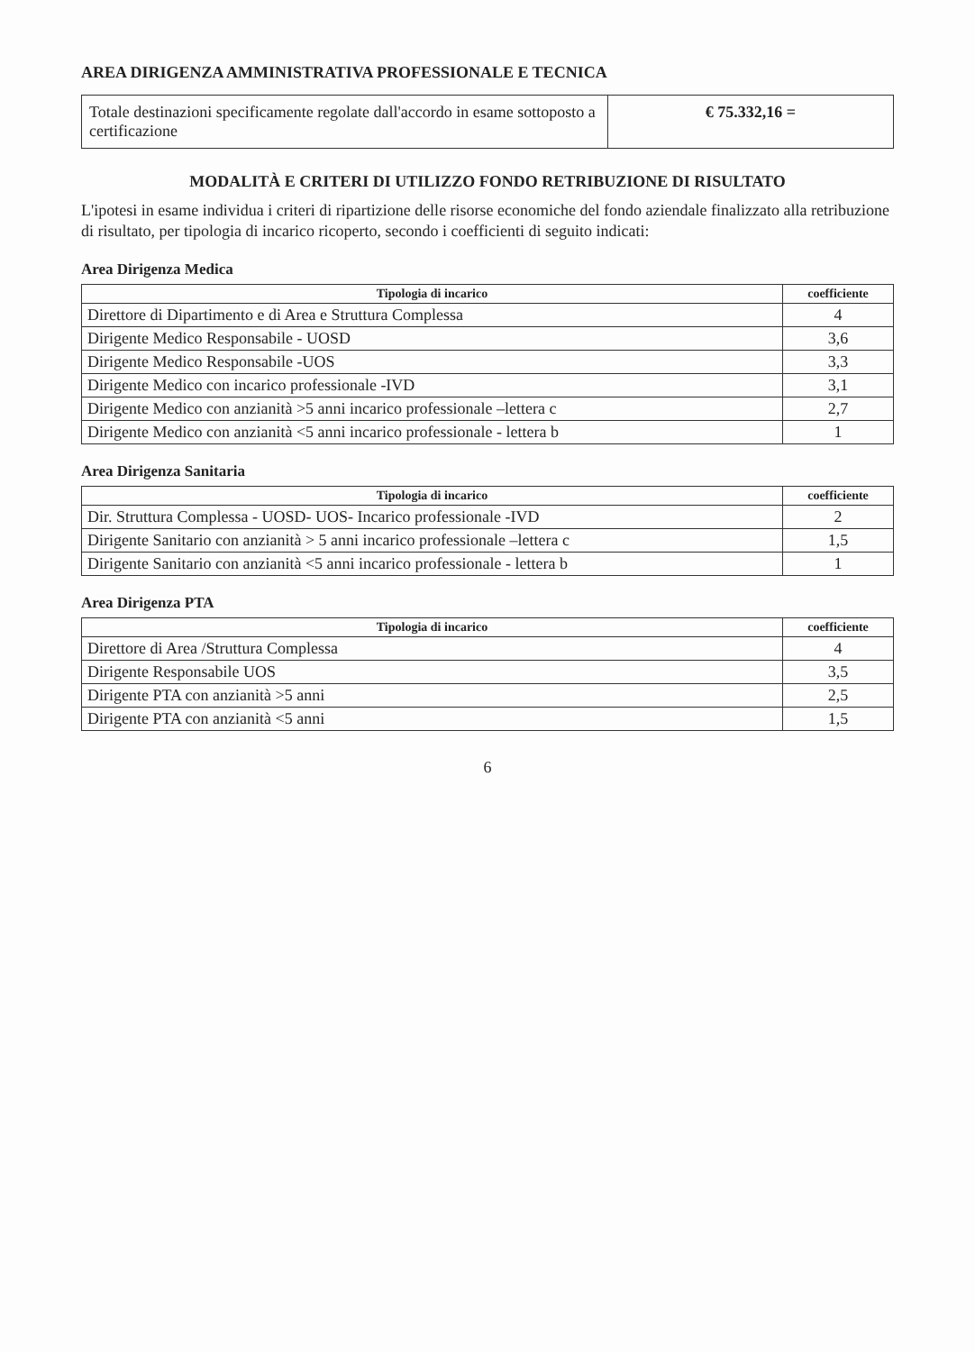AREA DIRIGENZA AMMINISTRATIVA PROFESSIONALE E TECNICA
| Totale destinazioni specificamente regolate dall'accordo in esame sottoposto a certificazione | € 75.332,16 = |
MODALITÀ E CRITERI DI UTILIZZO FONDO RETRIBUZIONE DI RISULTATO
L'ipotesi in esame individua i criteri di ripartizione delle risorse economiche del fondo aziendale finalizzato alla retribuzione di risultato, per tipologia di incarico ricoperto, secondo i coefficienti di seguito indicati:
Area Dirigenza Medica
| Tipologia di incarico | coefficiente |
| --- | --- |
| Direttore di Dipartimento e di Area e Struttura Complessa | 4 |
| Dirigente Medico Responsabile - UOSD | 3,6 |
| Dirigente Medico Responsabile -UOS | 3,3 |
| Dirigente Medico con incarico professionale -IVD | 3,1 |
| Dirigente Medico con anzianità >5 anni incarico professionale –lettera c | 2,7 |
| Dirigente Medico con anzianità <5 anni incarico professionale - lettera b | 1 |
Area Dirigenza Sanitaria
| Tipologia di incarico | coefficiente |
| --- | --- |
| Dir. Struttura Complessa - UOSD- UOS- Incarico professionale -IVD | 2 |
| Dirigente Sanitario con anzianità > 5 anni incarico professionale –lettera c | 1,5 |
| Dirigente Sanitario con anzianità <5 anni incarico professionale - lettera b | 1 |
Area Dirigenza PTA
| Tipologia di incarico | coefficiente |
| --- | --- |
| Direttore di Area /Struttura Complessa | 4 |
| Dirigente Responsabile UOS | 3,5 |
| Dirigente PTA con anzianità >5 anni | 2,5 |
| Dirigente PTA con anzianità <5 anni | 1,5 |
6